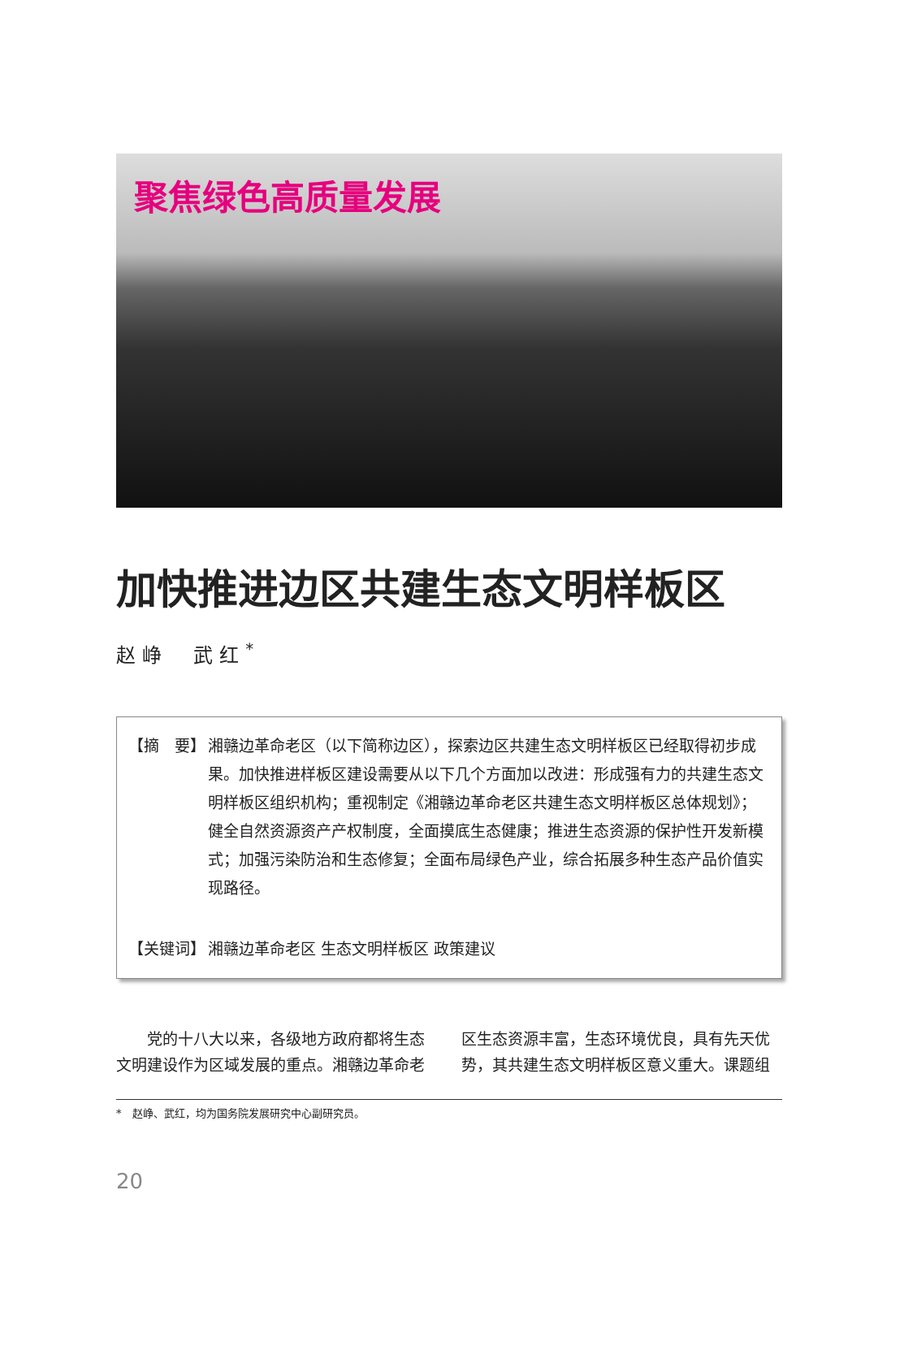聚焦绿色高质量发展
加快推进边区共建生态文明样板区
赵峥 武红<sup>*</sup>
【摘　要】 湘赣边革命老区（以下简称边区），探索边区共建生态文明样板区已经取得初步成果。加快推进样板区建设需要从以下几个方面加以改进：形成强有力的共建生态文明样板区组织机构；重视制定《湘赣边革命老区共建生态文明样板区总体规划》；健全自然资源资产产权制度，全面摸底生态健康；推进生态资源的保护性开发新模式；加强污染防治和生态修复；全面布局绿色产业，综合拓展多种生态产品价值实现路径。
【关键词】 湘赣边革命老区 生态文明样板区 政策建议
　　党的十八大以来，各级地方政府都将生态文明建设作为区域发展的重点。湘赣边革命老
区生态资源丰富，生态环境优良，具有先天优势，其共建生态文明样板区意义重大。课题组
*　赵峥、武红，均为国务院发展研究中心副研究员。
20